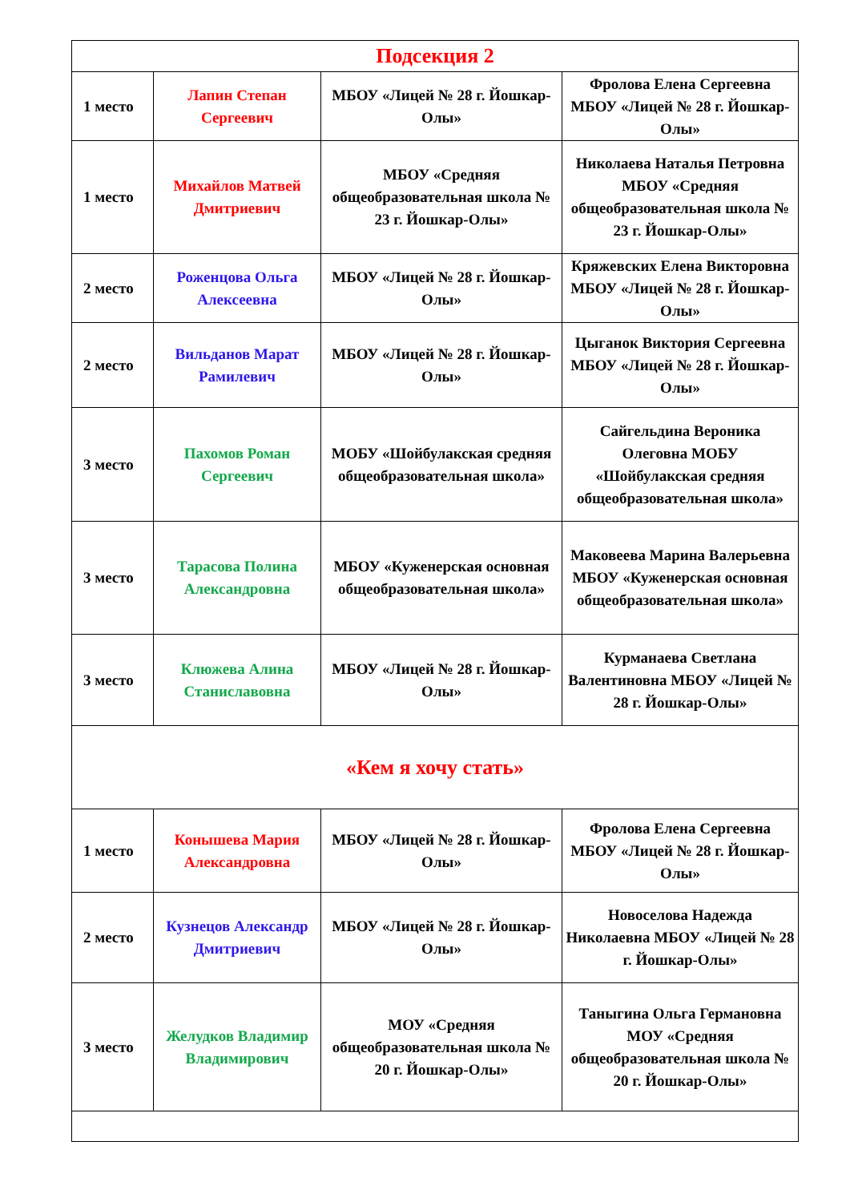| Подсекция 2 | | | |
| 1 место | Лапин Степан Сергеевич | МБОУ «Лицей № 28 г. Йошкар-Олы» | Фролова Елена Сергеевна МБОУ «Лицей № 28 г. Йошкар-Олы» |
| 1 место | Михайлов Матвей Дмитриевич | МБОУ «Средняя общеобразовательная школа № 23 г. Йошкар-Олы» | Николаева Наталья Петровна МБОУ «Средняя общеобразовательная школа № 23 г. Йошкар-Олы» |
| 2 место | Роженцова Ольга Алексеевна | МБОУ «Лицей № 28 г. Йошкар-Олы» | Кряжевских Елена Викторовна МБОУ «Лицей № 28 г. Йошкар-Олы» |
| 2 место | Вильданов Марат Рамилевич | МБОУ «Лицей № 28 г. Йошкар-Олы» | Цыганок Виктория Сергеевна МБОУ «Лицей № 28 г. Йошкар-Олы» |
| 3 место | Пахомов Роман Сергеевич | МОБУ «Шойбулакская средняя общеобразовательная школа» | Сайгельдина Вероника Олеговна МОБУ «Шойбулакская средняя общеобразовательная школа» |
| 3 место | Тарасова Полина Александровна | МБОУ «Куженерская основная общеобразовательная школа» | Маковеева Марина Валерьевна МБОУ «Куженерская основная общеобразовательная школа» |
| 3 место | Клюжева Алина Станиславовна | МБОУ «Лицей № 28 г. Йошкар-Олы» | Курманаева Светлана Валентиновна МБОУ «Лицей № 28 г. Йошкар-Олы» |
| «Кем я хочу стать» | | | |
| 1 место | Конышева Мария Александровна | МБОУ «Лицей № 28 г. Йошкар-Олы» | Фролова Елена Сергеевна МБОУ «Лицей № 28 г. Йошкар-Олы» |
| 2 место | Кузнецов Александр Дмитриевич | МБОУ «Лицей № 28 г. Йошкар-Олы» | Новоселова Надежда Николаевна МБОУ «Лицей № 28 г. Йошкар-Олы» |
| 3 место | Желудков Владимир Владимирович | МОУ «Средняя общеобразовательная школа № 20 г. Йошкар-Олы» | Таныгина Ольга Германовна МОУ «Средняя общеобразовательная школа № 20 г. Йошкар-Олы» |